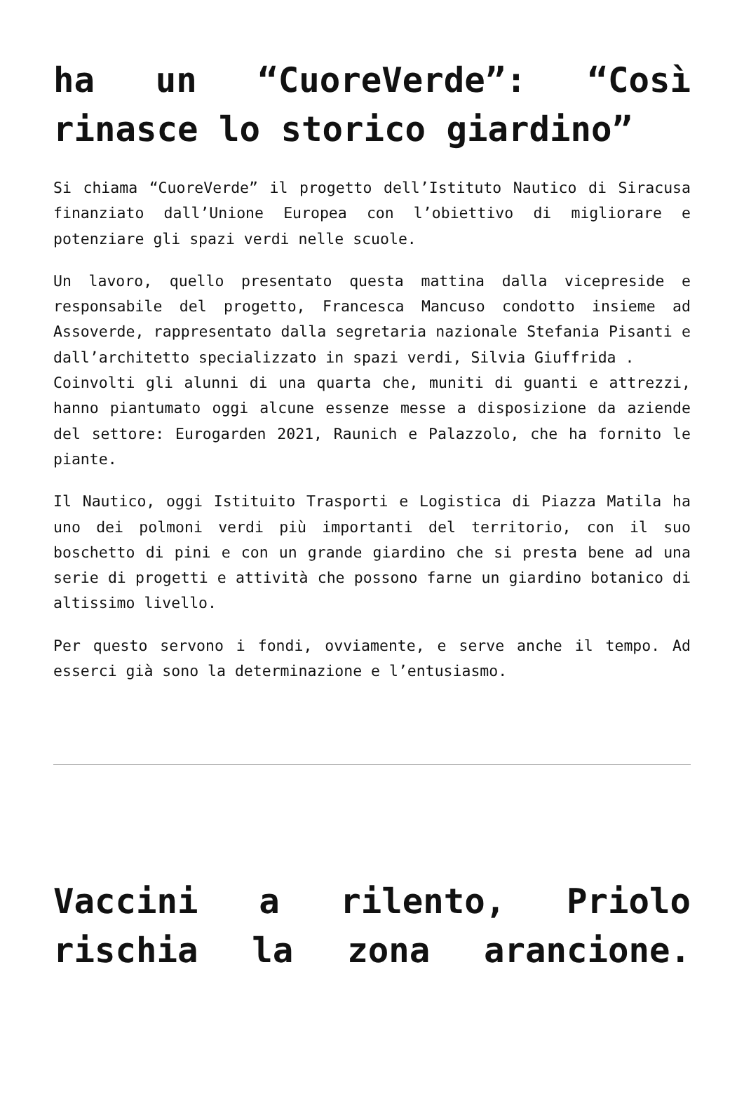ha un “CuoreVerde”: “Così rinasce lo storico giardino”
Si chiama “CuoreVerde” il progetto dell’Istituto Nautico di Siracusa finanziato dall’Unione Europea con l’obiettivo di migliorare e potenziare gli spazi verdi nelle scuole.
Un lavoro, quello presentato questa mattina dalla vicepreside e responsabile del progetto, Francesca Mancuso condotto insieme ad Assoverde, rappresentato dalla segretaria nazionale Stefania Pisanti e dall’architetto specializzato in spazi verdi, Silvia Giuffrida .
Coinvolti gli alunni di una quarta che, muniti di guanti e attrezzi, hanno piantumato oggi alcune essenze messe a disposizione da aziende del settore: Eurogarden 2021, Raunich e Palazzolo, che ha fornito le piante.
Il Nautico, oggi Istituito Trasporti e Logistica di Piazza Matila ha uno dei polmoni verdi più importanti del territorio, con il suo boschetto di pini e con un grande giardino che si presta bene ad una serie di progetti e attività che possono farne un giardino botanico di altissimo livello.
Per questo servono i fondi, ovviamente, e serve anche il tempo. Ad esserci già sono la determinazione e l’entusiasmo.
Vaccini a rilento, Priolo rischia la zona arancione.